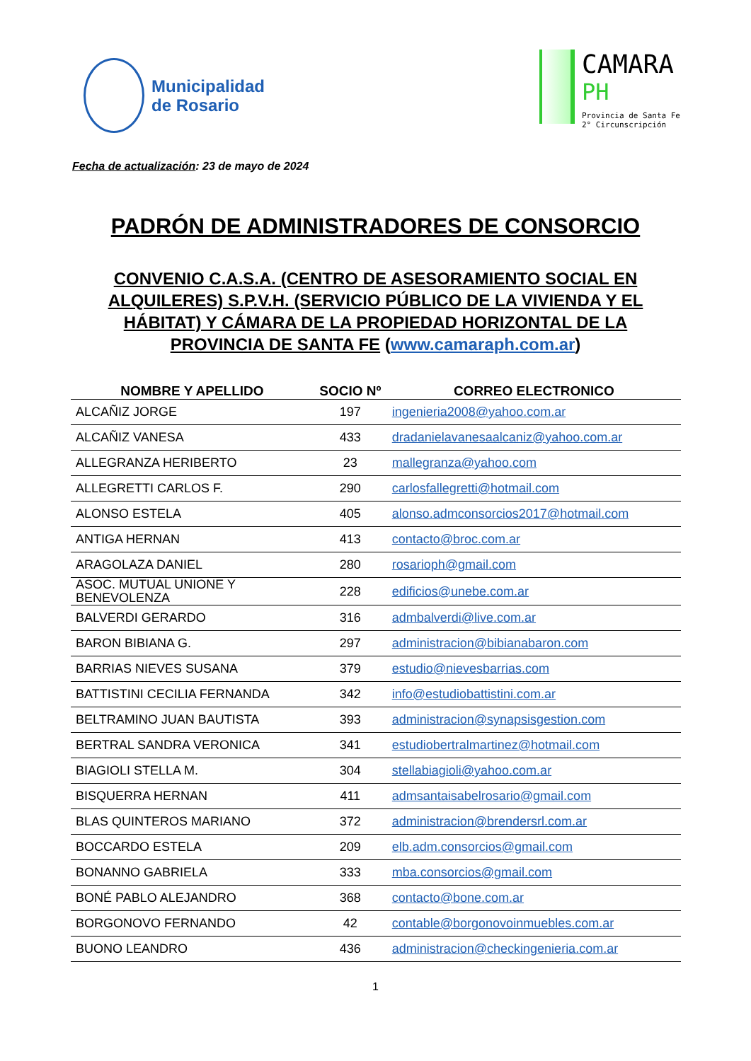Municipalidad
de Rosario
CAMARA
PH
Provincia de Santa Fe
2° Circunscripción
Fecha de actualización: 23 de mayo de 2024
PADRÓN DE ADMINISTRADORES DE CONSORCIO
CONVENIO C.A.S.A. (CENTRO DE ASESORAMIENTO SOCIAL EN ALQUILERES) S.P.V.H. (SERVICIO PÚBLICO DE LA VIVIENDA Y EL HÁBITAT) Y CÁMARA DE LA PROPIEDAD HORIZONTAL DE LA PROVINCIA DE SANTA FE (www.camaraph.com.ar)
| NOMBRE Y APELLIDO | SOCIO Nº | CORREO ELECTRONICO |
| --- | --- | --- |
| ALCAÑIZ JORGE | 197 | ingenieria2008@yahoo.com.ar |
| ALCAÑIZ VANESA | 433 | dradanielavanesaalcaniz@yahoo.com.ar |
| ALLEGRANZA HERIBERTO | 23 | mallegranza@yahoo.com |
| ALLEGRETTI CARLOS F. | 290 | carlosfallegretti@hotmail.com |
| ALONSO ESTELA | 405 | alonso.admconsorcios2017@hotmail.com |
| ANTIGA HERNAN | 413 | contacto@broc.com.ar |
| ARAGOLAZA DANIEL | 280 | rosarioph@gmail.com |
| ASOC. MUTUAL UNIONE Y BENEVOLENZA | 228 | edificios@unebe.com.ar |
| BALVERDI GERARDO | 316 | admbalverdi@live.com.ar |
| BARON BIBIANA G. | 297 | administracion@bibianabaron.com |
| BARRIAS NIEVES SUSANA | 379 | estudio@nievesbarrias.com |
| BATTISTINI CECILIA FERNANDA | 342 | info@estudiobattistini.com.ar |
| BELTRAMINO JUAN BAUTISTA | 393 | administracion@synapsisgestion.com |
| BERTRAL SANDRA VERONICA | 341 | estudiobertralmartinez@hotmail.com |
| BIAGIOLI STELLA M. | 304 | stellabiagioli@yahoo.com.ar |
| BISQUERRA HERNAN | 411 | admsantaisabelrosario@gmail.com |
| BLAS QUINTEROS MARIANO | 372 | administracion@brendersrl.com.ar |
| BOCCARDO ESTELA | 209 | elb.adm.consorcios@gmail.com |
| BONANNO GABRIELA | 333 | mba.consorcios@gmail.com |
| BONÉ PABLO ALEJANDRO | 368 | contacto@bone.com.ar |
| BORGONOVO FERNANDO | 42 | contable@borgonovoinmuebles.com.ar |
| BUONO LEANDRO | 436 | administracion@checkingenieria.com.ar |
1